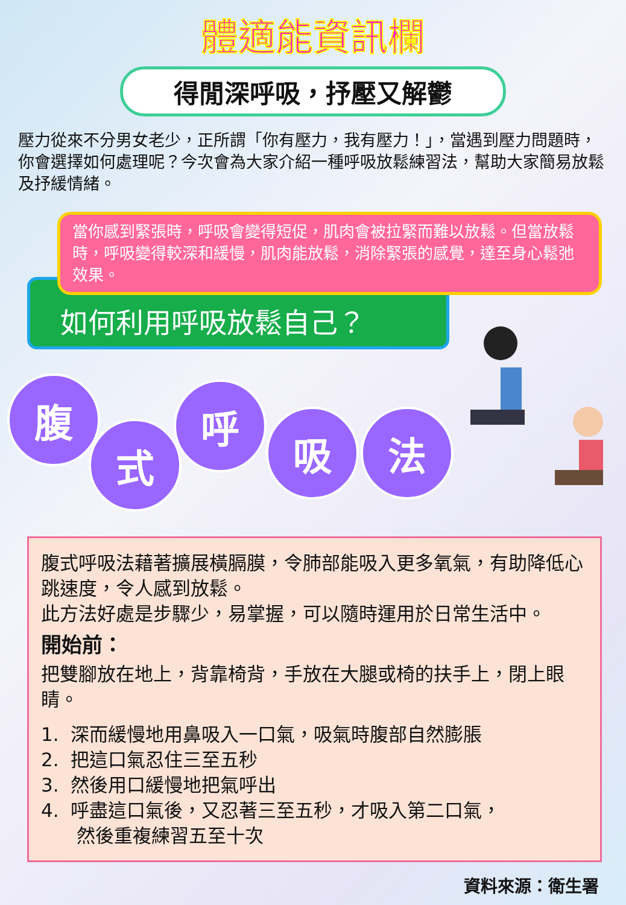體適能資訊欄
得閒深呼吸，抒壓又解鬱
壓力從來不分男女老少，正所謂「你有壓力，我有壓力！」，當遇到壓力問題時，你會選擇如何處理呢？今次會為大家介紹一種呼吸放鬆練習法，幫助大家簡易放鬆及抒緩情緒。
當你感到緊張時，呼吸會變得短促，肌肉會被拉緊而難以放鬆。但當放鬆時，呼吸變得較深和緩慢，肌肉能放鬆，消除緊張的感覺，達至身心鬆弛效果。
如何利用呼吸放鬆自己？
腹
式
呼
吸 法
腹式呼吸法藉著擴展橫膈膜，令肺部能吸入更多氧氣，有助降低心跳速度，令人感到放鬆。
此方法好處是步驟少，易掌握，可以隨時運用於日常生活中。
開始前：
把雙腳放在地上，背靠椅背，手放在大腿或椅的扶手上，閉上眼睛。
1. 深而緩慢地用鼻吸入一口氣，吸氣時腹部自然膨脹
2. 把這口氣忍住三至五秒
3. 然後用口緩慢地把氣呼出
4. 呼盡這口氣後，又忍著三至五秒，才吸入第二口氣，
然後重複練習五至十次
資料來源：衛生署